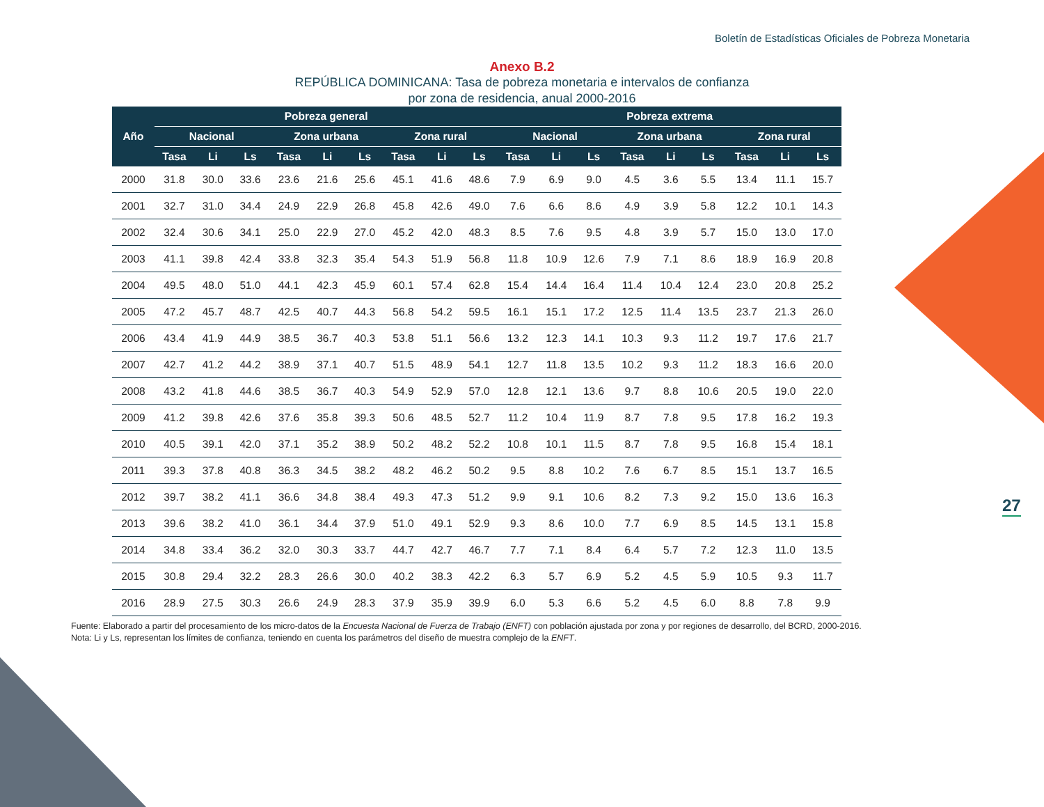Boletín de Estadísticas Oficiales de Pobreza Monetaria
Anexo B.2
REPÚBLICA DOMINICANA: Tasa de pobreza monetaria e intervalos de confianza
por zona de residencia, anual 2000-2016
| Año | Pobreza general | | | | | | | | | Pobreza extrema | | | | | | | | |
| --- | --- | --- | --- | --- | --- | --- | --- | --- | --- | --- | --- | --- | --- | --- | --- | --- | --- | --- |
| | Nacional | | | Zona urbana | | | Zona rural | | | Nacional | | | Zona urbana | | | Zona rural | | |
| | Tasa | Li | Ls | Tasa | Li | Ls | Tasa | Li | Ls | Tasa | Li | Ls | Tasa | Li | Ls | Tasa | Li | Ls |
| 2000 | 31.8 | 30.0 | 33.6 | 23.6 | 21.6 | 25.6 | 45.1 | 41.6 | 48.6 | 7.9 | 6.9 | 9.0 | 4.5 | 3.6 | 5.5 | 13.4 | 11.1 | 15.7 |
| 2001 | 32.7 | 31.0 | 34.4 | 24.9 | 22.9 | 26.8 | 45.8 | 42.6 | 49.0 | 7.6 | 6.6 | 8.6 | 4.9 | 3.9 | 5.8 | 12.2 | 10.1 | 14.3 |
| 2002 | 32.4 | 30.6 | 34.1 | 25.0 | 22.9 | 27.0 | 45.2 | 42.0 | 48.3 | 8.5 | 7.6 | 9.5 | 4.8 | 3.9 | 5.7 | 15.0 | 13.0 | 17.0 |
| 2003 | 41.1 | 39.8 | 42.4 | 33.8 | 32.3 | 35.4 | 54.3 | 51.9 | 56.8 | 11.8 | 10.9 | 12.6 | 7.9 | 7.1 | 8.6 | 18.9 | 16.9 | 20.8 |
| 2004 | 49.5 | 48.0 | 51.0 | 44.1 | 42.3 | 45.9 | 60.1 | 57.4 | 62.8 | 15.4 | 14.4 | 16.4 | 11.4 | 10.4 | 12.4 | 23.0 | 20.8 | 25.2 |
| 2005 | 47.2 | 45.7 | 48.7 | 42.5 | 40.7 | 44.3 | 56.8 | 54.2 | 59.5 | 16.1 | 15.1 | 17.2 | 12.5 | 11.4 | 13.5 | 23.7 | 21.3 | 26.0 |
| 2006 | 43.4 | 41.9 | 44.9 | 38.5 | 36.7 | 40.3 | 53.8 | 51.1 | 56.6 | 13.2 | 12.3 | 14.1 | 10.3 | 9.3 | 11.2 | 19.7 | 17.6 | 21.7 |
| 2007 | 42.7 | 41.2 | 44.2 | 38.9 | 37.1 | 40.7 | 51.5 | 48.9 | 54.1 | 12.7 | 11.8 | 13.5 | 10.2 | 9.3 | 11.2 | 18.3 | 16.6 | 20.0 |
| 2008 | 43.2 | 41.8 | 44.6 | 38.5 | 36.7 | 40.3 | 54.9 | 52.9 | 57.0 | 12.8 | 12.1 | 13.6 | 9.7 | 8.8 | 10.6 | 20.5 | 19.0 | 22.0 |
| 2009 | 41.2 | 39.8 | 42.6 | 37.6 | 35.8 | 39.3 | 50.6 | 48.5 | 52.7 | 11.2 | 10.4 | 11.9 | 8.7 | 7.8 | 9.5 | 17.8 | 16.2 | 19.3 |
| 2010 | 40.5 | 39.1 | 42.0 | 37.1 | 35.2 | 38.9 | 50.2 | 48.2 | 52.2 | 10.8 | 10.1 | 11.5 | 8.7 | 7.8 | 9.5 | 16.8 | 15.4 | 18.1 |
| 2011 | 39.3 | 37.8 | 40.8 | 36.3 | 34.5 | 38.2 | 48.2 | 46.2 | 50.2 | 9.5 | 8.8 | 10.2 | 7.6 | 6.7 | 8.5 | 15.1 | 13.7 | 16.5 |
| 2012 | 39.7 | 38.2 | 41.1 | 36.6 | 34.8 | 38.4 | 49.3 | 47.3 | 51.2 | 9.9 | 9.1 | 10.6 | 8.2 | 7.3 | 9.2 | 15.0 | 13.6 | 16.3 |
| 2013 | 39.6 | 38.2 | 41.0 | 36.1 | 34.4 | 37.9 | 51.0 | 49.1 | 52.9 | 9.3 | 8.6 | 10.0 | 7.7 | 6.9 | 8.5 | 14.5 | 13.1 | 15.8 |
| 2014 | 34.8 | 33.4 | 36.2 | 32.0 | 30.3 | 33.7 | 44.7 | 42.7 | 46.7 | 7.7 | 7.1 | 8.4 | 6.4 | 5.7 | 7.2 | 12.3 | 11.0 | 13.5 |
| 2015 | 30.8 | 29.4 | 32.2 | 28.3 | 26.6 | 30.0 | 40.2 | 38.3 | 42.2 | 6.3 | 5.7 | 6.9 | 5.2 | 4.5 | 5.9 | 10.5 | 9.3 | 11.7 |
| 2016 | 28.9 | 27.5 | 30.3 | 26.6 | 24.9 | 28.3 | 37.9 | 35.9 | 39.9 | 6.0 | 5.3 | 6.6 | 5.2 | 4.5 | 6.0 | 8.8 | 7.8 | 9.9 |
Fuente: Elaborado a partir del procesamiento de los micro-datos de la Encuesta Nacional de Fuerza de Trabajo (ENFT) con población ajustada por zona y por regiones de desarrollo, del BCRD, 2000-2016.
Nota: Li y Ls, representan los límites de confianza, teniendo en cuenta los parámetros del diseño de muestra complejo de la ENFT.
27